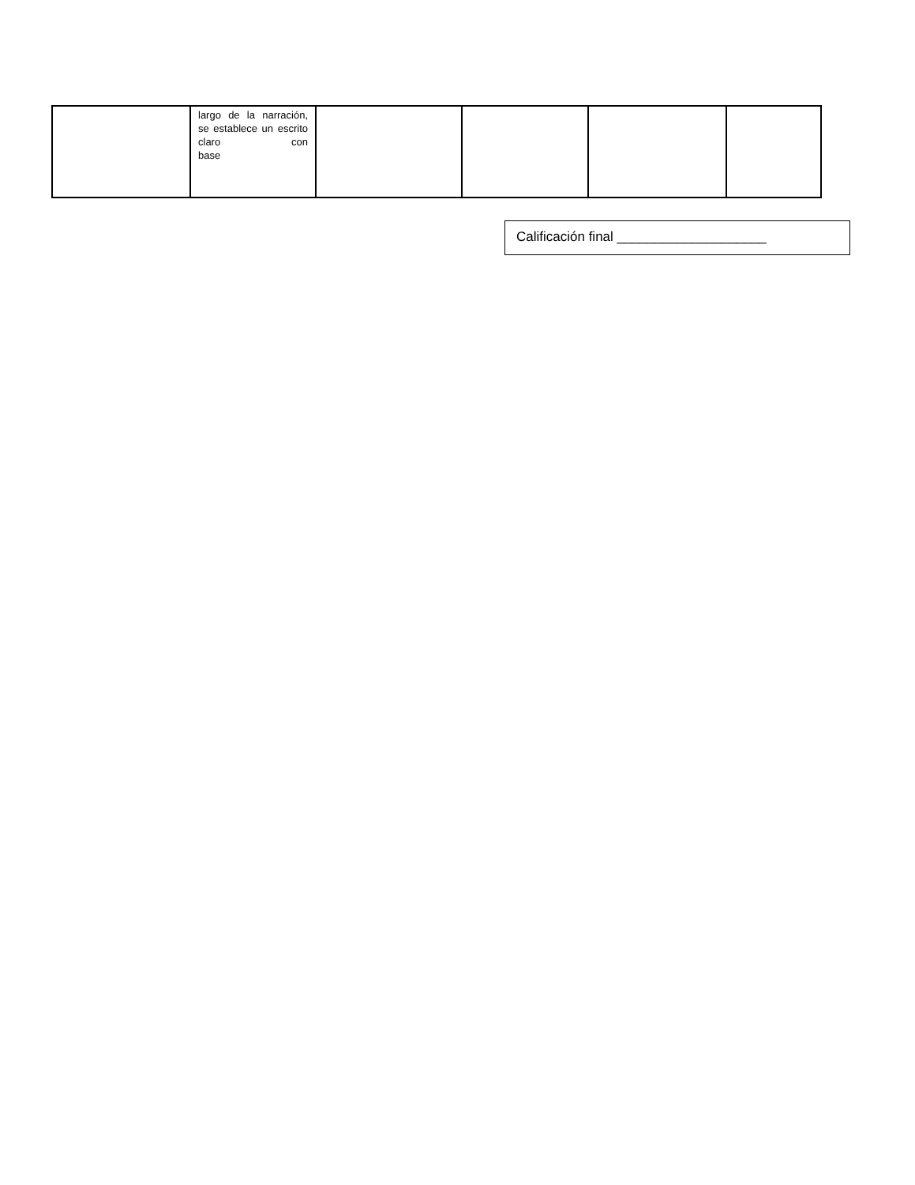| | largo de la narración, se establece un escrito claro con base | | | | |
Calificación final ____________________